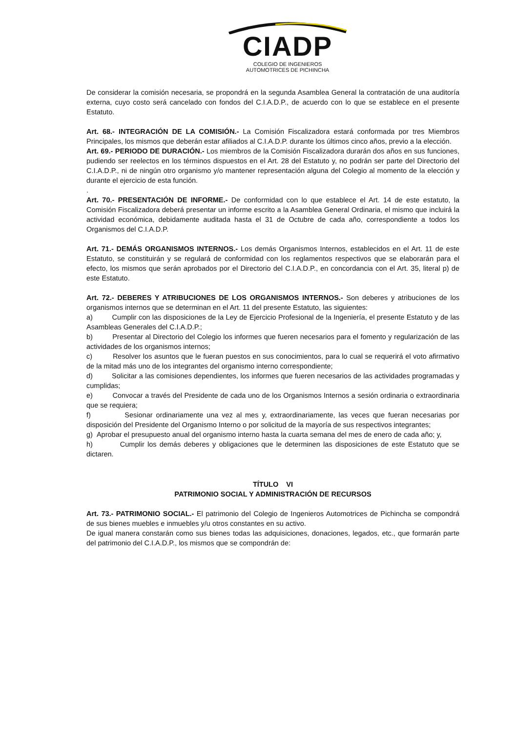CIADP
COLEGIO DE INGENIEROS
AUTOMOTRICES DE PICHINCHA
De considerar la comisión necesaria, se propondrá en la segunda Asamblea General la contratación de una auditoría externa, cuyo costo será cancelado con fondos del C.I.A.D.P., de acuerdo con lo que se establece en el presente Estatuto.
Art. 68.- INTEGRACIÓN DE LA COMISIÓN.- La Comisión Fiscalizadora estará conformada por tres Miembros Principales, los mismos que deberán estar afiliados al C.I.A.D.P. durante los últimos cinco años, previo a la elección.
Art. 69.- PERIODO DE DURACIÓN.- Los miembros de la Comisión Fiscalizadora durarán dos años en sus funciones, pudiendo ser reelectos en los términos dispuestos en el Art. 28 del Estatuto y, no podrán ser parte del Directorio del C.I.A.D.P., ni de ningún otro organismo y/o mantener representación alguna del Colegio al momento de la elección y durante el ejercicio de esta función.
.
Art. 70.- PRESENTACIÓN DE INFORME.- De conformidad con lo que establece el Art. 14 de este estatuto, la Comisión Fiscalizadora deberá presentar un informe escrito a la Asamblea General Ordinaria, el mismo que incluirá la actividad económica, debidamente auditada hasta el 31 de Octubre de cada año, correspondiente a todos los Organismos del C.I.A.D.P.
Art. 71.- DEMÁS ORGANISMOS INTERNOS.- Los demás Organismos Internos, establecidos en el Art. 11 de este Estatuto, se constituirán y se regulará de conformidad con los reglamentos respectivos que se elaborarán para el efecto, los mismos que serán aprobados por el Directorio del C.I.A.D.P., en concordancia con el Art. 35, literal p) de este Estatuto.
Art. 72.- DEBERES Y ATRIBUCIONES DE LOS ORGANISMOS INTERNOS.- Son deberes y atribuciones de los organismos internos que se determinan en el Art. 11 del presente Estatuto, las siguientes:
a) Cumplir con las disposiciones de la Ley de Ejercicio Profesional de la Ingeniería, el presente Estatuto y de las Asambleas Generales del C.I.A.D.P.;
b) Presentar al Directorio del Colegio los informes que fueren necesarios para el fomento y regularización de las actividades de los organismos internos;
c) Resolver los asuntos que le fueran puestos en sus conocimientos, para lo cual se requerirá el voto afirmativo de la mitad más uno de los integrantes del organismo interno correspondiente;
d) Solicitar a las comisiones dependientes, los informes que fueren necesarios de las actividades programadas y cumplidas;
e) Convocar a través del Presidente de cada uno de los Organismos Internos a sesión ordinaria o extraordinaria que se requiera;
f) Sesionar ordinariamente una vez al mes y, extraordinariamente, las veces que fueran necesarias por disposición del Presidente del Organismo Interno o por solicitud de la mayoría de sus respectivos integrantes;
g) Aprobar el presupuesto anual del organismo interno hasta la cuarta semana del mes de enero de cada año; y,
h) Cumplir los demás deberes y obligaciones que le determinen las disposiciones de este Estatuto que se dictaren.
TÍTULO VI
PATRIMONIO SOCIAL Y ADMINISTRACIÓN DE RECURSOS
Art. 73.- PATRIMONIO SOCIAL.- El patrimonio del Colegio de Ingenieros Automotrices de Pichincha se compondrá de sus bienes muebles e inmuebles y/u otros constantes en su activo.
De igual manera constarán como sus bienes todas las adquisiciones, donaciones, legados, etc., que formarán parte del patrimonio del C.I.A.D.P., los mismos que se compondrán de: